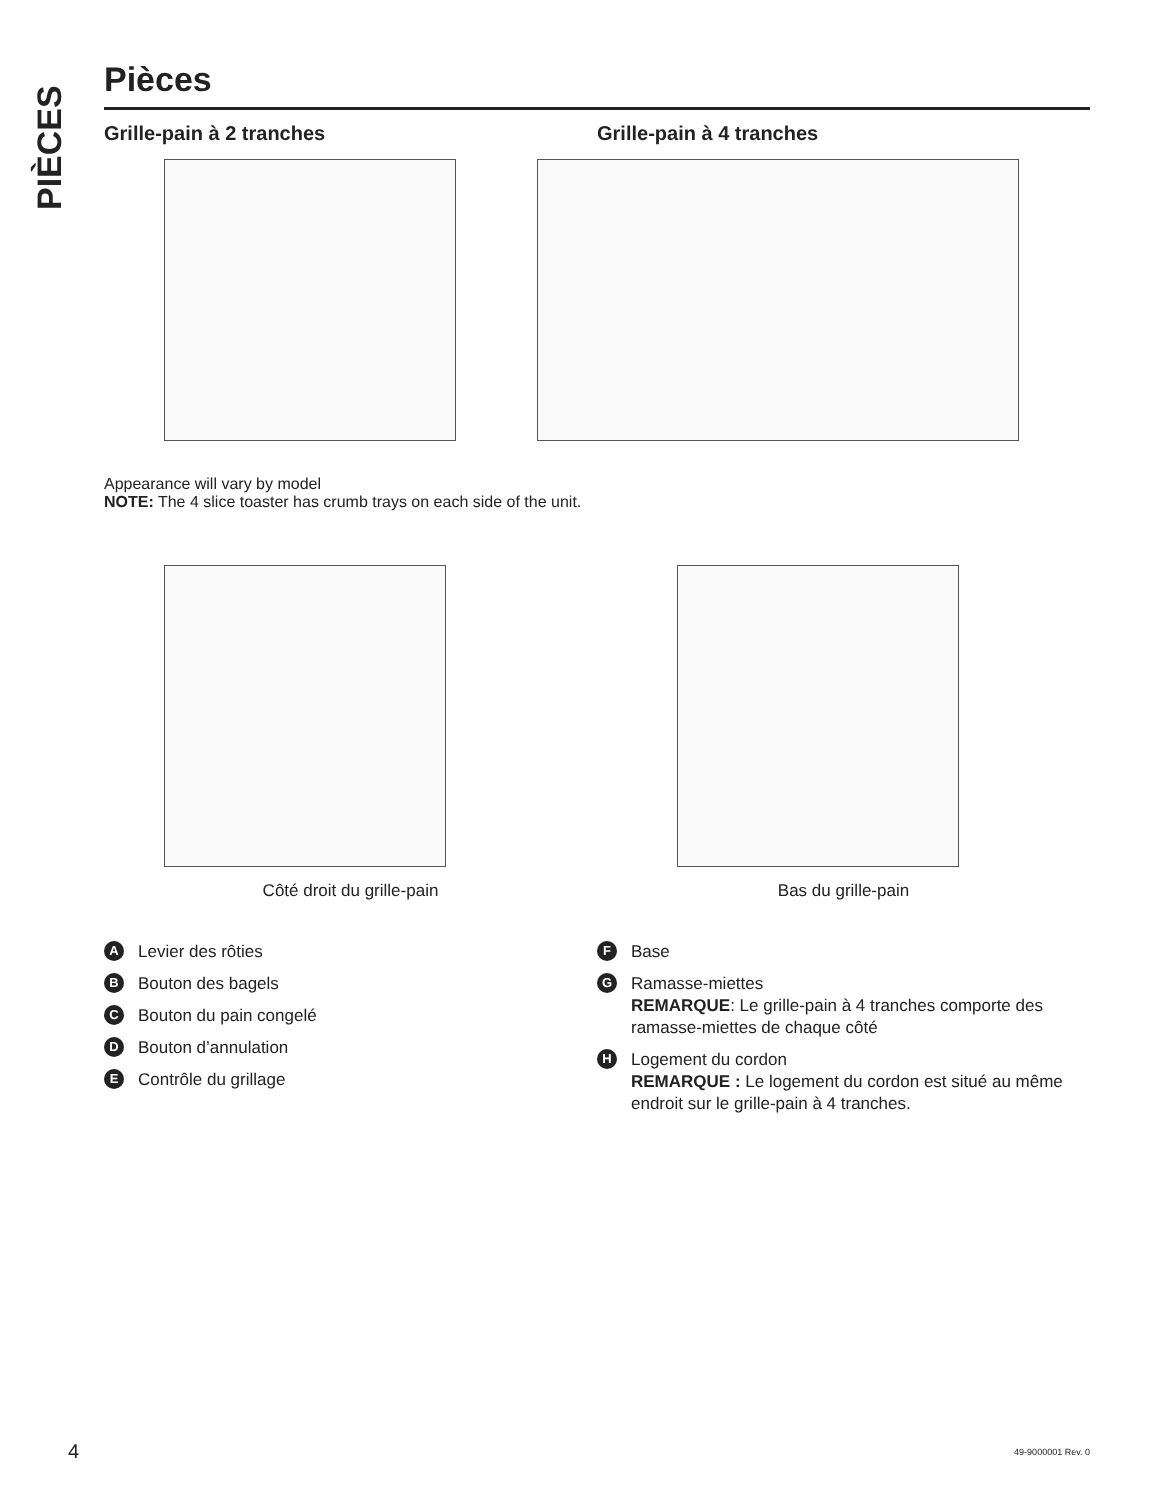PIÈCES
Pièces
Grille-pain à 2 tranches Grille-pain à 4 tranches
Appearance will vary by model
NOTE: The 4 slice toaster has crumb trays on each side of the unit.
Côté droit du grille-pain Bas du grille-pain
A Levier des rôties
B Bouton des bagels
C Bouton du pain congelé
D Bouton d’annulation
E Contrôle du grillage
F Base
G Ramasse-miettes
REMARQUE: Le grille-pain à 4 tranches comporte des ramasse-miettes de chaque côté
H Logement du cordon
REMARQUE : Le logement du cordon est situé au même endroit sur le grille-pain à 4 tranches.
4 49-9000001 Rev. 0